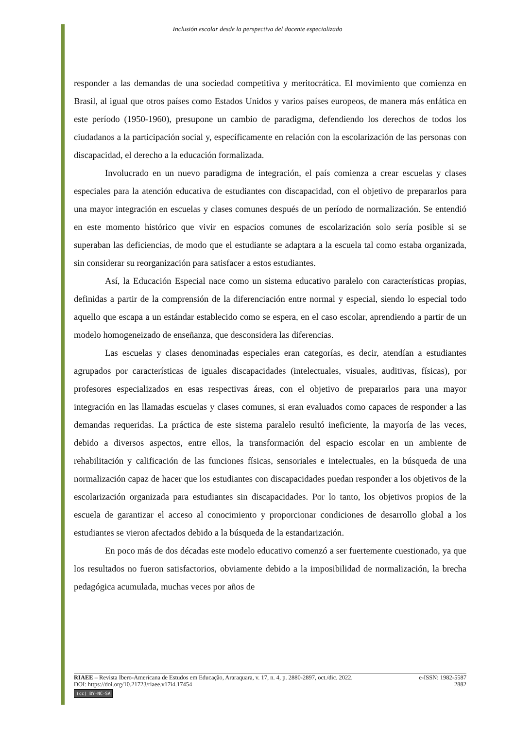Inclusión escolar desde la perspectiva del docente especializado
responder a las demandas de una sociedad competitiva y meritocrática. El movimiento que comienza en Brasil, al igual que otros países como Estados Unidos y varios países europeos, de manera más enfática en este período (1950-1960), presupone un cambio de paradigma, defendiendo los derechos de todos los ciudadanos a la participación social y, específicamente en relación con la escolarización de las personas con discapacidad, el derecho a la educación formalizada.
Involucrado en un nuevo paradigma de integración, el país comienza a crear escuelas y clases especiales para la atención educativa de estudiantes con discapacidad, con el objetivo de prepararlos para una mayor integración en escuelas y clases comunes después de un período de normalización. Se entendió en este momento histórico que vivir en espacios comunes de escolarización solo sería posible si se superaban las deficiencias, de modo que el estudiante se adaptara a la escuela tal como estaba organizada, sin considerar su reorganización para satisfacer a estos estudiantes.
Así, la Educación Especial nace como un sistema educativo paralelo con características propias, definidas a partir de la comprensión de la diferenciación entre normal y especial, siendo lo especial todo aquello que escapa a un estándar establecido como se espera, en el caso escolar, aprendiendo a partir de un modelo homogeneizado de enseñanza, que desconsidera las diferencias.
Las escuelas y clases denominadas especiales eran categorías, es decir, atendían a estudiantes agrupados por características de iguales discapacidades (intelectuales, visuales, auditivas, físicas), por profesores especializados en esas respectivas áreas, con el objetivo de prepararlos para una mayor integración en las llamadas escuelas y clases comunes, si eran evaluados como capaces de responder a las demandas requeridas. La práctica de este sistema paralelo resultó ineficiente, la mayoría de las veces, debido a diversos aspectos, entre ellos, la transformación del espacio escolar en un ambiente de rehabilitación y calificación de las funciones físicas, sensoriales e intelectuales, en la búsqueda de una normalización capaz de hacer que los estudiantes con discapacidades puedan responder a los objetivos de la escolarización organizada para estudiantes sin discapacidades. Por lo tanto, los objetivos propios de la escuela de garantizar el acceso al conocimiento y proporcionar condiciones de desarrollo global a los estudiantes se vieron afectados debido a la búsqueda de la estandarización.
En poco más de dos décadas este modelo educativo comenzó a ser fuertemente cuestionado, ya que los resultados no fueron satisfactorios, obviamente debido a la imposibilidad de normalización, la brecha pedagógica acumulada, muchas veces por años de
RIAEE – Revista Ibero-Americana de Estudos em Educação, Araraquara, v. 17, n. 4, p. 2880-2897, oct./dic. 2022. e-ISSN: 1982-5587
DOI: https://doi.org/10.21723/riaee.v17i4.17454 2882
(cc) BY-NC-SA